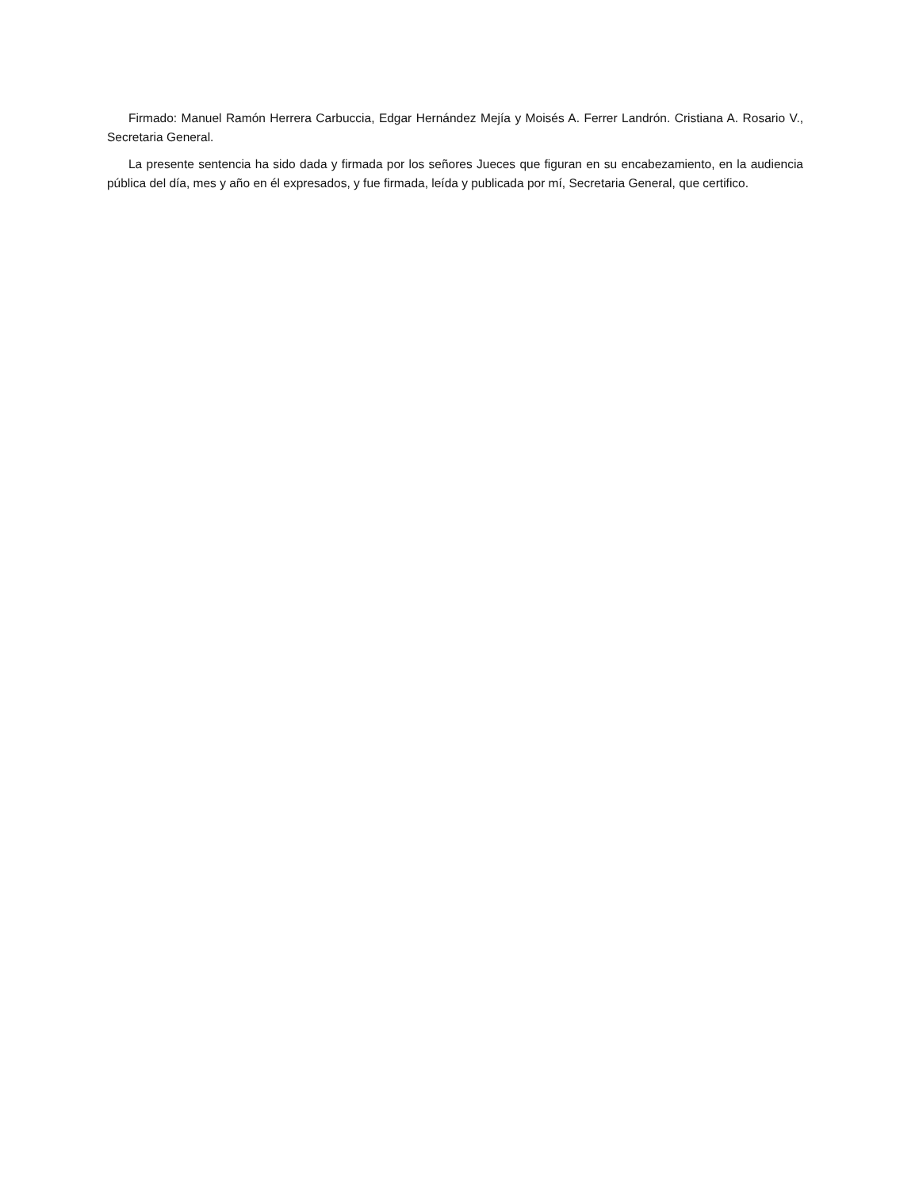Firmado: Manuel Ramón Herrera Carbuccia, Edgar Hernández Mejía y Moisés A. Ferrer Landrón. Cristiana A. Rosario V., Secretaria General.
La presente sentencia ha sido dada y firmada por los señores Jueces que figuran en su encabezamiento, en la audiencia pública del día, mes y año en él expresados, y fue firmada, leída y publicada por mí, Secretaria General, que certifico.